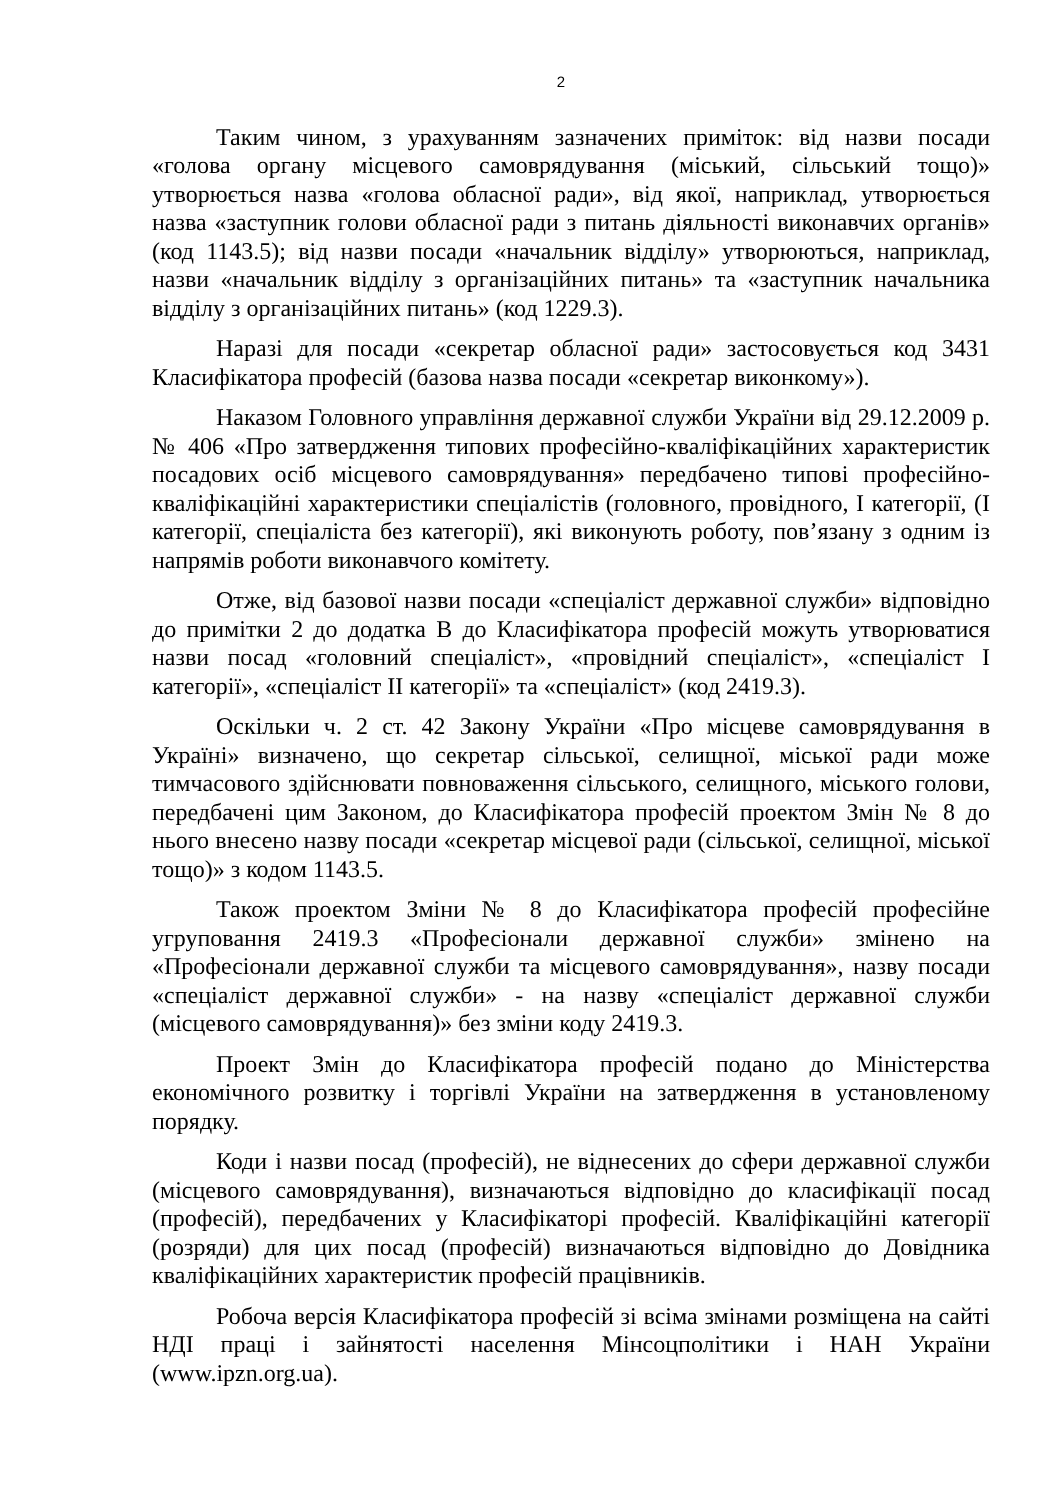2
Таким чином, з урахуванням зазначених приміток: від назви посади «голова органу місцевого самоврядування (міський, сільський тощо)» утворюється назва «голова обласної ради», від якої, наприклад, утворюється назва «заступник голови обласної ради з питань діяльності виконавчих органів» (код 1143.5); від назви посади «начальник відділу» утворюються, наприклад, назви «начальник відділу з організаційних питань» та «заступник начальника відділу з організаційних питань» (код 1229.3).
Наразі для посади «секретар обласної ради» застосовується код 3431 Класифікатора професій (базова назва посади «секретар виконкому»).
Наказом Головного управління державної служби України від 29.12.2009 р. № 406 «Про затвердження типових професійно-кваліфікаційних характеристик посадових осіб місцевого самоврядування» передбачено типові професійно-кваліфікаційні характеристики спеціалістів (головного, провідного, I категорії, (I категорії, спеціаліста без категорії), які виконують роботу, пов’язану з одним із напрямів роботи виконавчого комітету.
Отже, від базової назви посади «спеціаліст державної служби» відповідно до примітки 2 до додатка В до Класифікатора професій можуть утворюватися назви посад «головний спеціаліст», «провідний спеціаліст», «спеціаліст I категорії», «спеціаліст II категорії» та «спеціаліст» (код 2419.3).
Оскільки ч. 2 ст. 42 Закону України «Про місцеве самоврядування в Україні» визначено, що секретар сільської, селищної, міської ради може тимчасового здійснювати повноваження сільського, селищного, міського голови, передбачені цим Законом, до Класифікатора професій проектом Змін № 8 до нього внесено назву посади «секретар місцевої ради (сільської, селищної, міської тощо)» з кодом 1143.5.
Також проектом Зміни № 8 до Класифікатора професій професійне угруповання 2419.3 «Професіонали державної служби» змінено на «Професіонали державної служби та місцевого самоврядування», назву посади «спеціаліст державної служби» - на назву «спеціаліст державної служби (місцевого самоврядування)» без зміни коду 2419.3.
Проект Змін до Класифікатора професій подано до Міністерства економічного розвитку і торгівлі України на затвердження в установленому порядку.
Коди і назви посад (професій), не віднесених до сфери державної служби (місцевого самоврядування), визначаються відповідно до класифікації посад (професій), передбачених у Класифікаторі професій. Кваліфікаційні категорії (розряди) для цих посад (професій) визначаються відповідно до Довідника кваліфікаційних характеристик професій працівників.
Робоча версія Класифікатора професій зі всіма змінами розміщена на сайті НДІ праці і зайнятості населення Мінсоцполітики і НАН України (www.ipzn.org.ua).